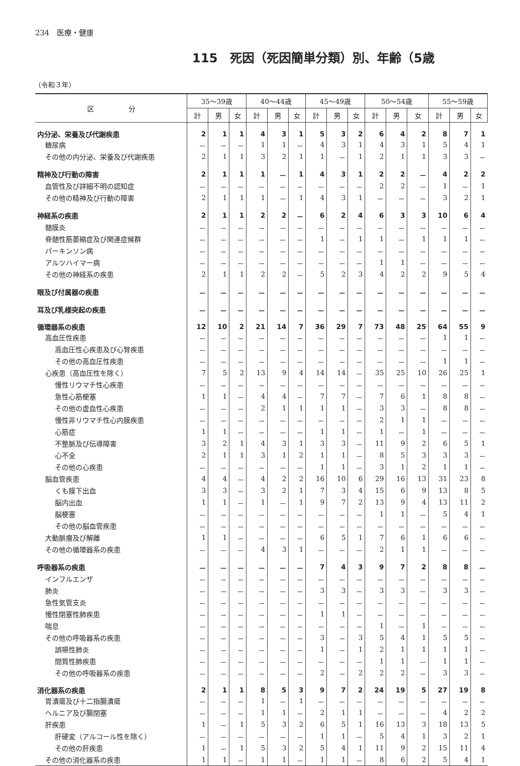234　医療・健康
115　死因（死因簡単分類）別、年齢（5歳
（令和３年）
| 区 分 | 35～39歳 | | | 40～44歳 | | | 45～49歳 | | | 50～54歳 | | | 55～59歳 | | |
| --- | --- | --- | --- | --- | --- | --- | --- | --- | --- | --- | --- | --- | --- | --- | --- |
| | 計 | 男 | 女 | 計 | 男 | 女 | 計 | 男 | 女 | 計 | 男 | 女 | 計 | 男 | 女 |
| 内分泌、栄養及び代謝疾患 | 2 | 1 | 1 | 4 | 3 | 1 | 5 | 3 | 2 | 6 | 4 | 2 | 8 | 7 | 1 |
| 糖尿病 | － | － | － | 1 | 1 | － | 4 | 3 | 1 | 4 | 3 | 1 | 5 | 4 | 1 |
| その他の内分泌、栄養及び代謝疾患 | 2 | 1 | 1 | 3 | 2 | 1 | 1 | － | 1 | 2 | 1 | 1 | 3 | 3 | － |
| 精神及び行動の障害 | 2 | 1 | 1 | 1 | － | 1 | 4 | 3 | 1 | 2 | 2 | － | 4 | 2 | 2 |
| 血管性及び詳細不明の認知症 | － | － | － | － | － | － | － | － | － | 2 | 2 | － | 1 | － | 1 |
| その他の精神及び行動の障害 | 2 | 1 | 1 | 1 | － | 1 | 4 | 3 | 1 | － | － | － | 3 | 2 | 1 |
| 神経系の疾患 | 2 | 1 | 1 | 2 | 2 | － | 6 | 2 | 4 | 6 | 3 | 3 | 10 | 6 | 4 |
| 髄膜炎 | － | － | － | － | － | － | － | － | － | － | － | － | － | － | － |
| 脊髄性筋萎縮症及び関連症候群 | － | － | － | － | － | － | 1 | － | 1 | 1 | － | 1 | 1 | 1 | － |
| パーキンソン病 | － | － | － | － | － | － | － | － | － | － | － | － | － | － | － |
| アルツハイマー病 | － | － | － | － | － | － | － | － | － | 1 | 1 | － | － | － | － |
| その他の神経系の疾患 | 2 | 1 | 1 | 2 | 2 | － | 5 | 2 | 3 | 4 | 2 | 2 | 9 | 5 | 4 |
| 眼及び付属器の疾患 | － | － | － | － | － | － | － | － | － | － | － | － | － | － | － |
| 耳及び乳様突起の疾患 | － | － | － | － | － | － | － | － | － | － | － | － | － | － | － |
| 循環器系の疾患 | 12 | 10 | 2 | 21 | 14 | 7 | 36 | 29 | 7 | 73 | 48 | 25 | 64 | 55 | 9 |
| 高血圧性疾患 | － | － | － | － | － | － | － | － | － | － | － | － | 1 | 1 | － |
| 高血圧性心疾患及び心腎疾患 | － | － | － | － | － | － | － | － | － | － | － | － | － | － | － |
| その他の高血圧性疾患 | － | － | － | － | － | － | － | － | － | － | － | － | 1 | 1 | － |
| 心疾患（高血圧性を除く） | 7 | 5 | 2 | 13 | 9 | 4 | 14 | 14 | － | 35 | 25 | 10 | 26 | 25 | 1 |
| 慢性リウマチ性心疾患 | － | － | － | － | － | － | － | － | － | － | － | － | － | － | － |
| 急性心筋梗塞 | 1 | 1 | － | 4 | 4 | － | 7 | 7 | － | 7 | 6 | 1 | 8 | 8 | － |
| その他の虚血性心疾患 | － | － | － | 2 | 1 | 1 | 1 | 1 | － | 3 | 3 | － | 8 | 8 | － |
| 慢性非リウマチ性心内膜疾患 | － | － | － | － | － | － | － | － | － | 2 | 1 | 1 | － | － | － |
| 心筋症 | 1 | 1 | － | － | － | － | 1 | 1 | － | 1 | － | 1 | － | － | － |
| 不整脈及び伝導障害 | 3 | 2 | 1 | 4 | 3 | 1 | 3 | 3 | － | 11 | 9 | 2 | 6 | 5 | 1 |
| 心不全 | 2 | 1 | 1 | 3 | 1 | 2 | 1 | 1 | － | 8 | 5 | 3 | 3 | 3 | － |
| その他の心疾患 | － | － | － | － | － | － | 1 | 1 | － | 3 | 1 | 2 | 1 | 1 | － |
| 脳血管疾患 | 4 | 4 | － | 4 | 2 | 2 | 16 | 10 | 6 | 29 | 16 | 13 | 31 | 23 | 8 |
| くも膜下出血 | 3 | 3 | － | 3 | 2 | 1 | 7 | 3 | 4 | 15 | 6 | 9 | 13 | 8 | 5 |
| 脳内出血 | 1 | 1 | － | 1 | － | 1 | 9 | 7 | 2 | 13 | 9 | 4 | 13 | 11 | 2 |
| 脳梗塞 | － | － | － | － | － | － | － | － | － | 1 | 1 | － | 5 | 4 | 1 |
| その他の脳血管疾患 | － | － | － | － | － | － | － | － | － | － | － | － | － | － | － |
| 大動脈瘤及び解離 | 1 | 1 | － | － | － | － | 6 | 5 | 1 | 7 | 6 | 1 | 6 | 6 | － |
| その他の循環器系の疾患 | － | － | － | 4 | 3 | 1 | － | － | － | 2 | 1 | 1 | － | － | － |
| 呼吸器系の疾患 | － | － | － | － | － | － | 7 | 4 | 3 | 9 | 7 | 2 | 8 | 8 | － |
| インフルエンザ | － | － | － | － | － | － | － | － | － | － | － | － | － | － | － |
| 肺炎 | － | － | － | － | － | － | 3 | 3 | － | 3 | 3 | － | 3 | 3 | － |
| 急性気管支炎 | － | － | － | － | － | － | － | － | － | － | － | － | － | － | － |
| 慢性閉塞性肺疾患 | － | － | － | － | － | － | 1 | 1 | － | － | － | － | － | － | － |
| 喘息 | － | － | － | － | － | － | － | － | － | 1 | － | 1 | － | － | － |
| その他の呼吸器系の疾患 | － | － | － | － | － | － | 3 | － | 3 | 5 | 4 | 1 | 5 | 5 | － |
| 誤嚥性肺炎 | － | － | － | － | － | － | 1 | － | 1 | 2 | 1 | 1 | 1 | 1 | － |
| 間質性肺疾患 | － | － | － | － | － | － | － | － | － | 1 | 1 | － | 1 | 1 | － |
| その他の呼吸器系の疾患 | － | － | － | － | － | － | 2 | － | 2 | 2 | 2 | － | 3 | 3 | － |
| 消化器系の疾患 | 2 | 1 | 1 | 8 | 5 | 3 | 9 | 7 | 2 | 24 | 19 | 5 | 27 | 19 | 8 |
| 胃潰瘍及び十二指腸潰瘍 | － | － | － | 1 | － | 1 | － | － | － | － | － | － | － | － | － |
| ヘルニア及び腸閉塞 | － | － | － | 1 | 1 | － | 2 | 1 | 1 | － | － | － | 4 | 2 | 2 |
| 肝疾患 | 1 | － | 1 | 5 | 3 | 2 | 6 | 5 | 1 | 16 | 13 | 3 | 18 | 13 | 5 |
| 肝硬変（アルコール性を除く） | － | － | － | － | － | － | 1 | 1 | － | 5 | 4 | 1 | 3 | 2 | 1 |
| その他の肝疾患 | 1 | － | 1 | 5 | 3 | 2 | 5 | 4 | 1 | 11 | 9 | 2 | 15 | 11 | 4 |
| その他の消化器系の疾患 | 1 | 1 | － | 1 | 1 | － | 1 | 1 | － | 8 | 6 | 2 | 5 | 4 | 1 |